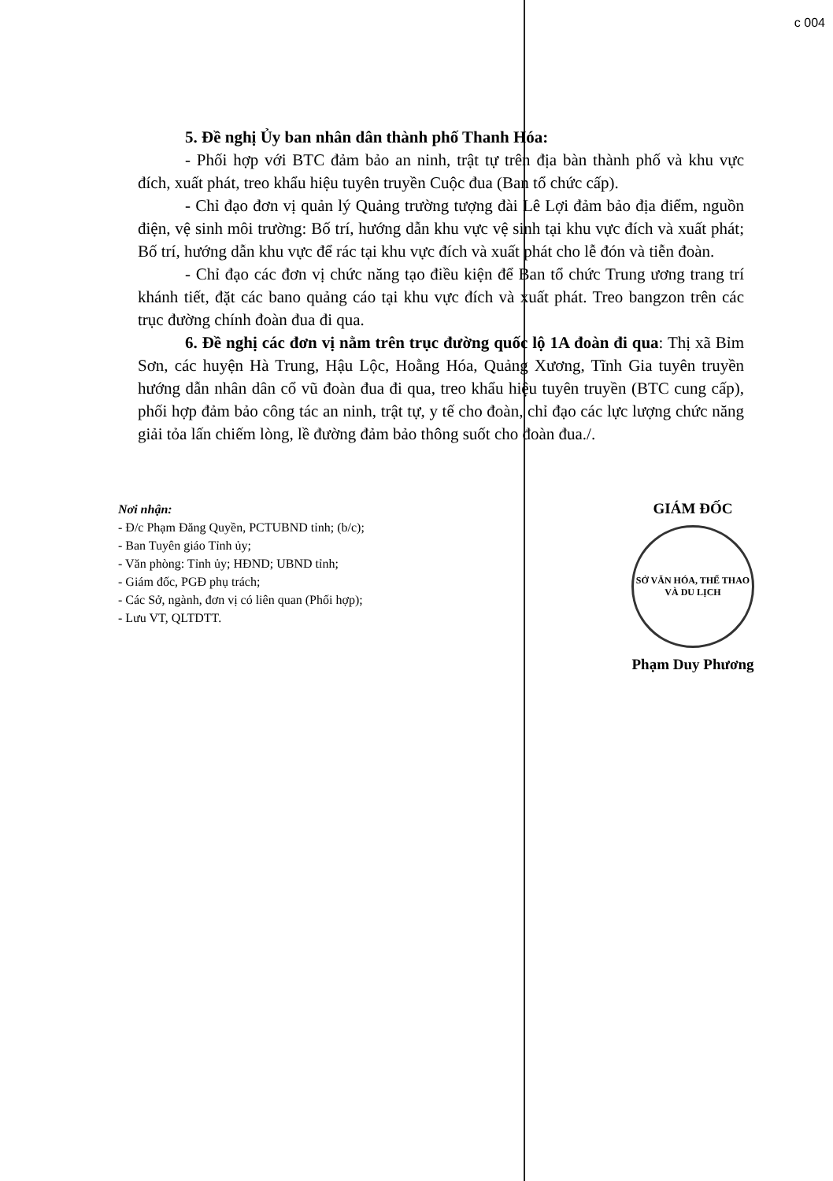c 004
5. Đề nghị Ủy ban nhân dân thành phố Thanh Hóa:
- Phối hợp với BTC đảm bảo an ninh, trật tự trên địa bàn thành phố và khu vực đích, xuất phát, treo khẩu hiệu tuyên truyền Cuộc đua (Ban tổ chức cấp).
- Chỉ đạo đơn vị quản lý Quảng trường tượng đài Lê Lợi đảm bảo địa điểm, nguồn điện, vệ sinh môi trường: Bố trí, hướng dẫn khu vực vệ sinh tại khu vực đích và xuất phát; Bố trí, hướng dẫn khu vực để rác tại khu vực đích và xuất phát cho lễ đón và tiễn đoàn.
- Chỉ đạo các đơn vị chức năng tạo điều kiện để Ban tổ chức Trung ương trang trí khánh tiết, đặt các bano quảng cáo tại khu vực đích và xuất phát. Treo bangzon trên các trục đường chính đoàn đua đi qua.
6. Đề nghị các đơn vị nằm trên trục đường quốc lộ 1A đoàn đi qua: Thị xã Bỉm Sơn, các huyện Hà Trung, Hậu Lộc, Hoằng Hóa, Quảng Xương, Tĩnh Gia tuyên truyền hướng dẫn nhân dân cổ vũ đoàn đua đi qua, treo khẩu hiệu tuyên truyền (BTC cung cấp), phối hợp đảm bảo công tác an ninh, trật tự, y tế cho đoàn, chỉ đạo các lực lượng chức năng giải tỏa lấn chiếm lòng, lề đường đảm bảo thông suốt cho đoàn đua./.
Nơi nhận:
- Đ/c Phạm Đăng Quyền, PCTUBND tỉnh; (b/c);
- Ban Tuyên giáo Tỉnh ủy;
- Văn phòng: Tỉnh ủy; HĐND; UBND tỉnh;
- Giám đốc, PGĐ phụ trách;
- Các Sở, ngành, đơn vị có liên quan (Phối hợp);
- Lưu VT, QLTDTT.
GIÁM ĐỐC
SỞ VĂN HÓA, THỂ THAO VÀ DU LỊCH
Phạm Duy Phương